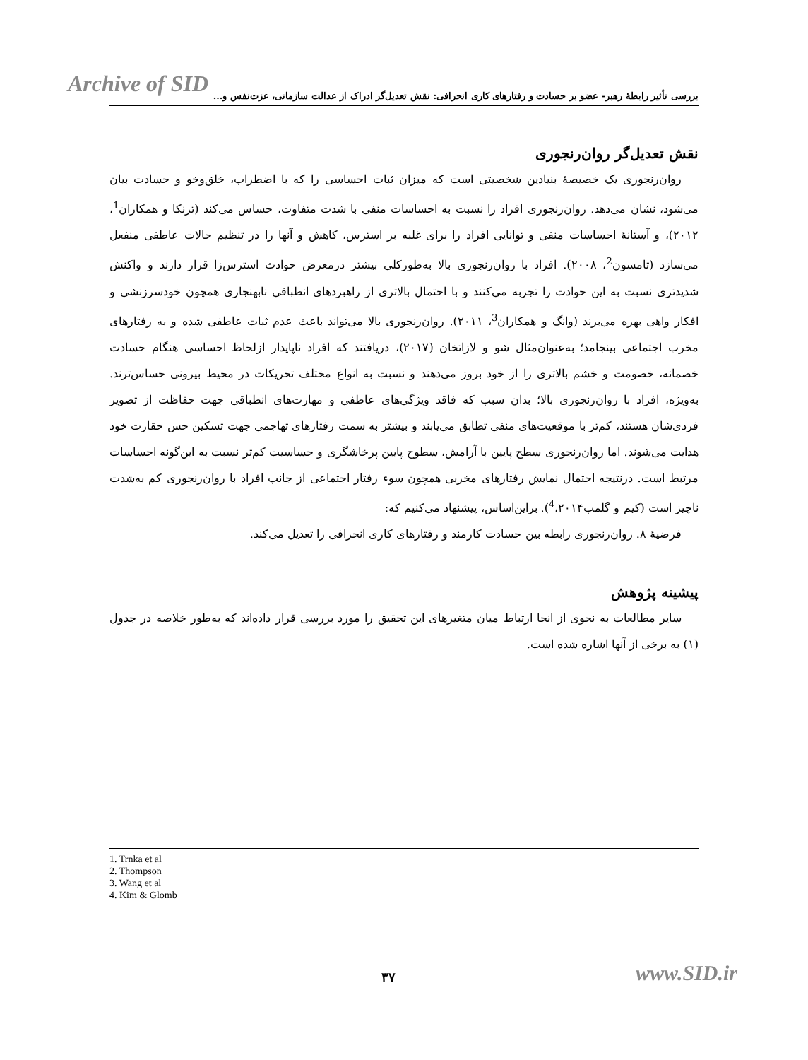Archive of SID
بررسی تأثیر رابطهٔ رهبر- عضو بر حسادت و رفتارهای کاری انحرافی: نقش تعدیل‌گر ادراک از عدالت سازمانی، عزت‌نفس و...
نقش تعدیل‌گر روان‌رنجوری
روان‌رنجوری یک خصیصهٔ بنیادین شخصیتی است که میزان ثبات احساسی را که با اضطراب، خلق‌وخو و حسادت بیان می‌شود، نشان می‌دهد. روان‌رنجوری افراد را نسبت به احساسات منفی با شدت متفاوت، حساس می‌کند (ترنکا و همکاران<sup>1</sup>، ۲۰۱۲)، و آستانهٔ احساسات منفی و توانایی افراد را برای غلبه بر استرس، کاهش و آنها را در تنظیم حالات عاطفی منفعل می‌سازد (تامسون<sup>2</sup>، ۲۰۰۸). افراد با روان‌رنجوری بالا به‌طورکلی بیشتر درمعرض حوادث استرس‌زا قرار دارند و واکنش شدیدتری نسبت به این حوادث را تجربه می‌کنند و با احتمال بالاتری از راهبردهای انطباقی نابهنجاری همچون خودسرزنشی و افکار واهی بهره می‌برند (وانگ و همکاران<sup>3</sup>، ۲۰۱۱). روان‌رنجوری بالا می‌تواند باعث عدم ثبات عاطفی شده و به رفتارهای مخرب اجتماعی بینجامد؛ به‌عنوان‌مثال شو و لازاتخان (۲۰۱۷)، دریافتند که افراد ناپایدار ازلحاظ احساسی هنگام حسادت خصمانه، خصومت و خشم بالاتری را از خود بروز می‌دهند و نسبت به انواع مختلف تحریکات در محیط بیرونی حساس‌ترند. به‌ویژه، افراد با روان‌رنجوری بالا؛ بدان سبب که فاقد ویژگی‌های عاطفی و مهارت‌های انطباقی جهت حفاظت از تصویر فردی‌شان هستند، کم‌تر با موقعیت‌های منفی تطابق می‌یابند و بیشتر به سمت رفتارهای تهاجمی جهت تسکین حس حقارت خود هدایت می‌شوند. اما روان‌رنجوری سطح پایین با آرامش، سطوح پایین پرخاشگری و حساسیت کم‌تر نسبت به این‌گونه احساسات مرتبط است. درنتیجه احتمال نمایش رفتارهای مخربی همچون سوء رفتار اجتماعی از جانب افراد با روان‌رنجوری کم به‌شدت ناچیز است (کیم و گلمب<sup>4</sup>،۲۰۱۴). براین‌اساس، پیشنهاد می‌کنیم که:
فرضیهٔ ۸. روان‌رنجوری رابطه بین حسادت کارمند و رفتارهای کاری انحرافی را تعدیل می‌کند.
پیشینه پژوهش
سایر مطالعات به نحوی از انحا ارتباط میان متغیرهای این تحقیق را مورد بررسی قرار داده‌اند که به‌طور خلاصه در جدول (۱) به برخی از آنها اشاره شده است.
1. Trnka et al
2. Thompson
3. Wang et al
4. Kim & Glomb
۳۷ www.SID.ir